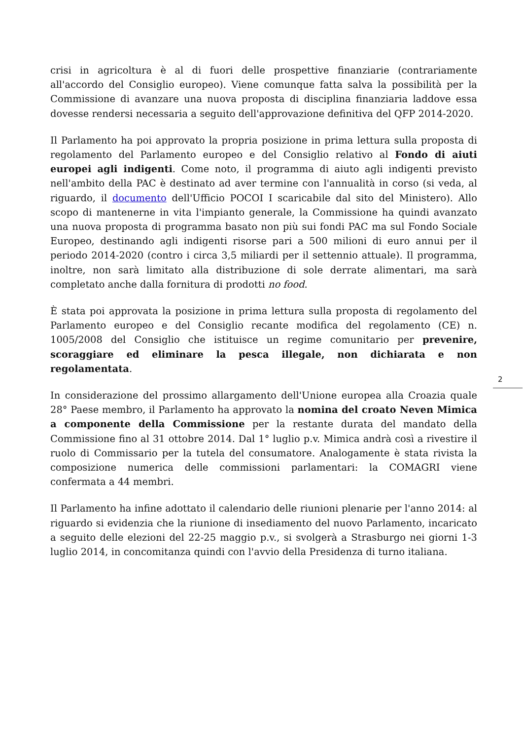crisi in agricoltura è al di fuori delle prospettive finanziarie (contrariamente all'accordo del Consiglio europeo). Viene comunque fatta salva la possibilità per la Commissione di avanzare una nuova proposta di disciplina finanziaria laddove essa dovesse rendersi necessaria a seguito dell'approvazione definitiva del QFP 2014-2020.
Il Parlamento ha poi approvato la propria posizione in prima lettura sulla proposta di regolamento del Parlamento europeo e del Consiglio relativo al Fondo di aiuti europei agli indigenti. Come noto, il programma di aiuto agli indigenti previsto nell'ambito della PAC è destinato ad aver termine con l'annualità in corso (si veda, al riguardo, il documento dell'Ufficio POCOI I scaricabile dal sito del Ministero). Allo scopo di mantenerne in vita l'impianto generale, la Commissione ha quindi avanzato una nuova proposta di programma basato non più sui fondi PAC ma sul Fondo Sociale Europeo, destinando agli indigenti risorse pari a 500 milioni di euro annui per il periodo 2014-2020 (contro i circa 3,5 miliardi per il settennio attuale). Il programma, inoltre, non sarà limitato alla distribuzione di sole derrate alimentari, ma sarà completato anche dalla fornitura di prodotti no food.
È stata poi approvata la posizione in prima lettura sulla proposta di regolamento del Parlamento europeo e del Consiglio recante modifica del regolamento (CE) n. 1005/2008 del Consiglio che istituisce un regime comunitario per prevenire, scoraggiare ed eliminare la pesca illegale, non dichiarata e non regolamentata.
In considerazione del prossimo allargamento dell'Unione europea alla Croazia quale 28° Paese membro, il Parlamento ha approvato la nomina del croato Neven Mimica a componente della Commissione per la restante durata del mandato della Commissione fino al 31 ottobre 2014. Dal 1° luglio p.v. Mimica andrà così a rivestire il ruolo di Commissario per la tutela del consumatore. Analogamente è stata rivista la composizione numerica delle commissioni parlamentari: la COMAGRI viene confermata a 44 membri.
Il Parlamento ha infine adottato il calendario delle riunioni plenarie per l'anno 2014: al riguardo si evidenzia che la riunione di insediamento del nuovo Parlamento, incaricato a seguito delle elezioni del 22-25 maggio p.v., si svolgerà a Strasburgo nei giorni 1-3 luglio 2014, in concomitanza quindi con l'avvio della Presidenza di turno italiana.
2